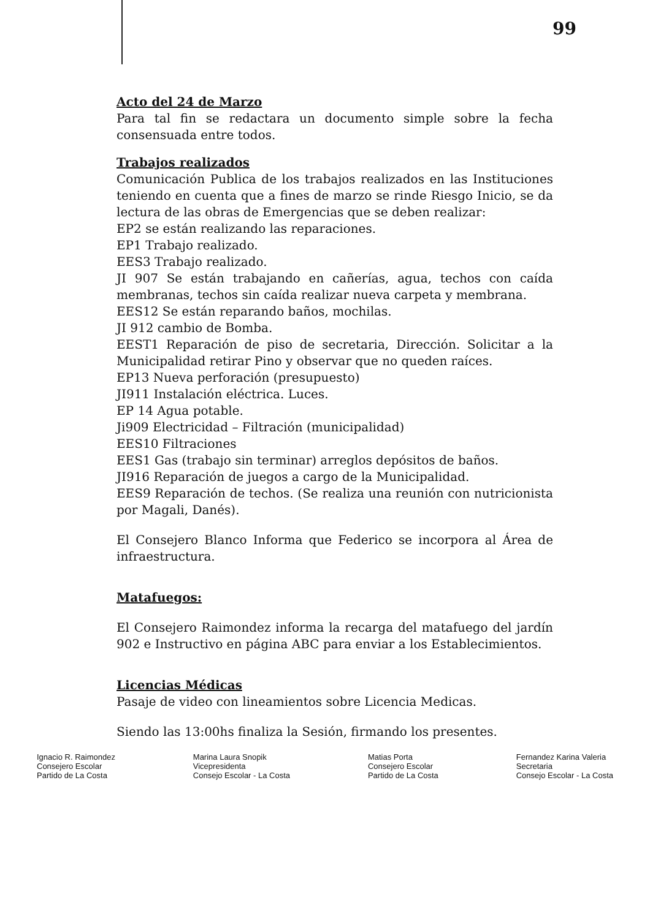99
Acto del 24 de Marzo
Para tal fin se redactara un documento simple sobre la fecha consensuada entre todos.
Trabajos realizados
Comunicación Publica de los trabajos realizados en las Instituciones teniendo en cuenta que a fines de marzo se rinde Riesgo Inicio, se da lectura de las obras de Emergencias que se deben realizar:
EP2 se están realizando las reparaciones.
EP1 Trabajo realizado.
EES3 Trabajo realizado.
JI 907 Se están trabajando en cañerías, agua, techos con caída membranas, techos sin caída realizar nueva carpeta y membrana.
EES12 Se están reparando baños, mochilas.
JI 912 cambio de Bomba.
EEST1 Reparación de piso de secretaria, Dirección. Solicitar a la Municipalidad retirar Pino y observar que no queden raíces.
EP13 Nueva perforación (presupuesto)
JI911 Instalación eléctrica. Luces.
EP 14 Agua potable.
Ji909 Electricidad – Filtración (municipalidad)
EES10 Filtraciones
EES1 Gas (trabajo sin terminar) arreglos depósitos de baños.
JI916 Reparación de juegos a cargo de la Municipalidad.
EES9 Reparación de techos. (Se realiza una reunión con nutricionista por Magali, Danés).
El Consejero Blanco Informa que Federico se incorpora al Área de infraestructura.
Matafuegos:
El Consejero Raimondez informa la recarga del matafuego del jardín 902 e Instructivo en página ABC para enviar a los Establecimientos.
Licencias Médicas
Pasaje de video con lineamientos sobre Licencia Medicas.
Siendo las 13:00hs finaliza la Sesión, firmando los presentes.
Ignacio R. Raimondez
Consejero Escolar
Partido de La Costa
Marina Laura Snopik
Vicepresidenta
Consejo Escolar - La Costa
Matias Porta
Consejero Escolar
Partido de La Costa
Fernandez Karina Valeria
Secretaria
Consejo Escolar - La Costa